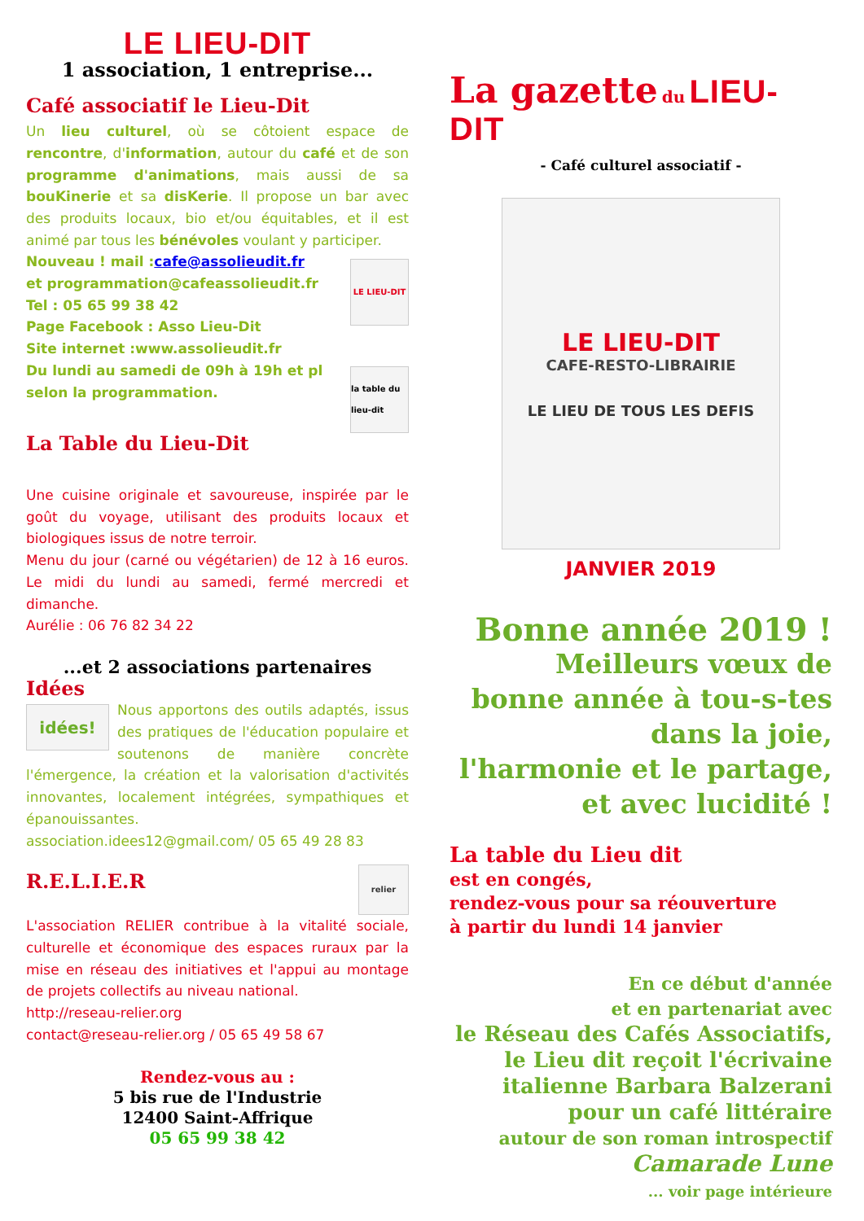LE LIEU-DIT
1 association, 1 entreprise...
Café associatif le Lieu-Dit
Un lieu culturel, où se côtoient espace de rencontre, d'information, autour du café et de son programme d'animations, mais aussi de sa bouKinerie et sa disKerie. Il propose un bar avec des produits locaux, bio et/ou équitables, et il est animé par tous les bénévoles voulant y participer.
Nouveau ! mail :cafe@assolieudit.fr
et programmation@cafeassolieudit.fr
Tel : 05 65 99 38 42
Page Facebook : Asso Lieu-Dit
Site internet :www.assolieudit.fr
Du lundi au samedi de 09h à 19h et pl
selon la programmation.
LE LIEU-DIT
la table du lieu-dit
La Table du Lieu-Dit
Une cuisine originale et savoureuse, inspirée par le goût du voyage, utilisant des produits locaux et biologiques issus de notre terroir.
Menu du jour (carné ou végétarien) de 12 à 16 euros. Le midi du lundi au samedi, fermé mercredi et dimanche.
Aurélie : 06 76 82 34 22
...et 2 associations partenaires
Idées
idées!
Nous apportons des outils adaptés, issus des pratiques de l'éducation populaire et soutenons de manière concrète l'émergence, la création et la valorisation d'activités innovantes, localement intégrées, sympathiques et épanouissantes.
association.idees12@gmail.com/ 05 65 49 28 83
R.E.L.I.E.R
relier
L'association RELIER contribue à la vitalité sociale, culturelle et économique des espaces ruraux par la mise en réseau des initiatives et l'appui au montage de projets collectifs au niveau national.
http://reseau-relier.org
contact@reseau-relier.org / 05 65 49 58 67
Rendez-vous au :
5 bis rue de l'Industrie
12400 Saint-Affrique
05 65 99 38 42
La gazette du LIEU-DIT
- Café culturel associatif -
LE LIEU-DIT
CAFE-RESTO-LIBRAIRIE
LE LIEU DE TOUS LES DEFIS
JANVIER 2019
Bonne année 2019 !
Meilleurs vœux de
bonne année à tou-s-tes
dans la joie,
l'harmonie et le partage,
et avec lucidité !
La table du Lieu dit
est en congés,
rendez-vous pour sa réouverture
à partir du lundi 14 janvier
En ce début d'année
et en partenariat avec
le Réseau des Cafés Associatifs,
le Lieu dit reçoit l'écrivaine
italienne Barbara Balzerani
pour un café littéraire
autour de son roman introspectif
Camarade Lune
... voir page intérieure